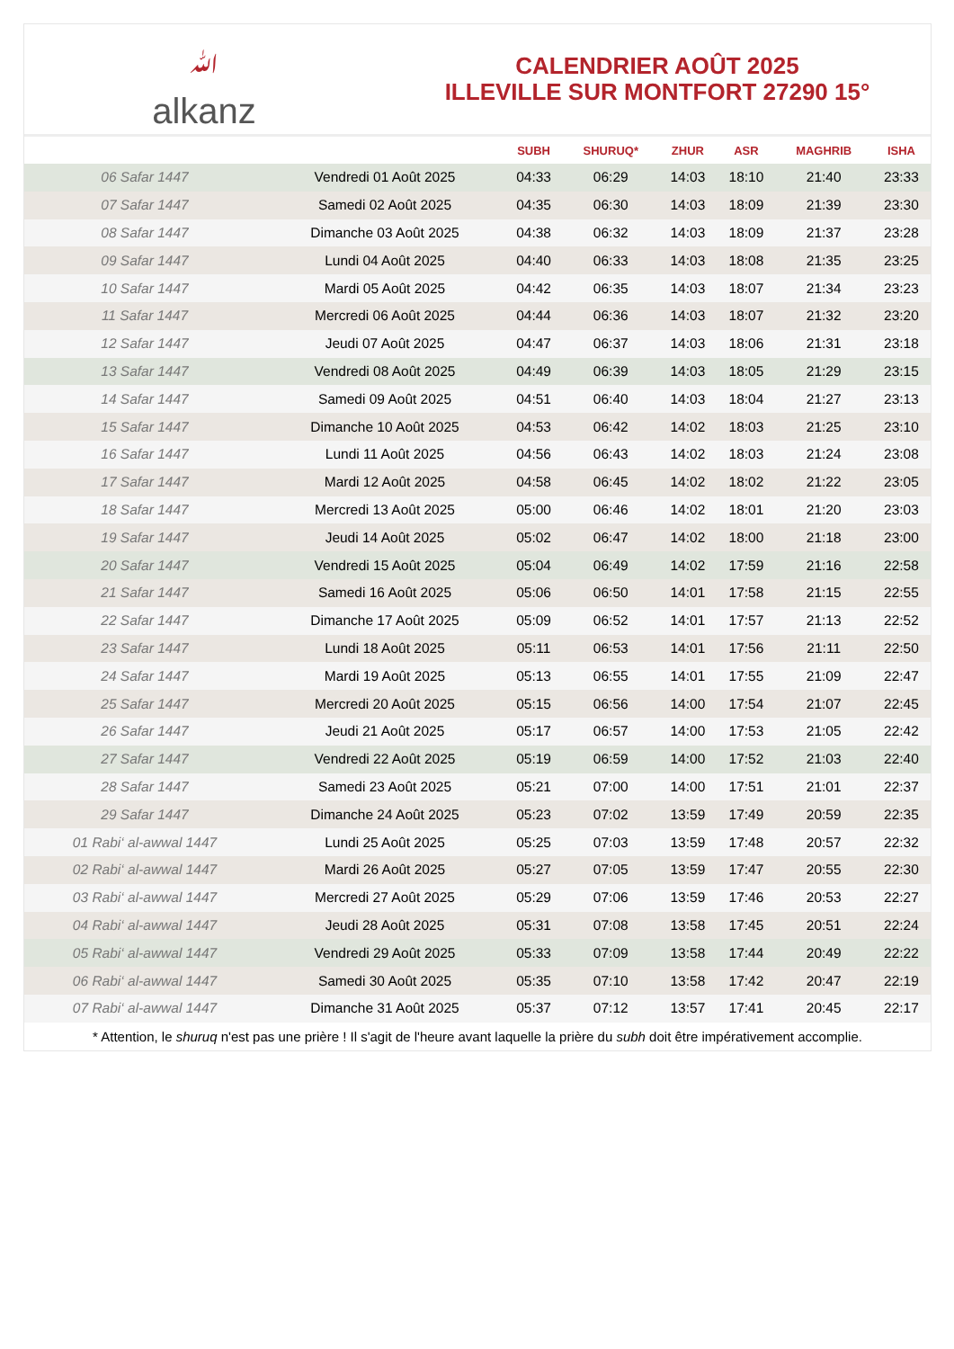ﷲalkanz
CALENDRIER AOÛT 2025
ILLEVILLE SUR MONTFORT 27290 15°
| | | SUBH | SHURUQ* | ZHUR | ASR | MAGHRIB | ISHA |
| --- | --- | --- | --- | --- | --- | --- | --- |
| 06 Safar 1447 | Vendredi 01 Août 2025 | 04:33 | 06:29 | 14:03 | 18:10 | 21:40 | 23:33 |
| 07 Safar 1447 | Samedi 02 Août 2025 | 04:35 | 06:30 | 14:03 | 18:09 | 21:39 | 23:30 |
| 08 Safar 1447 | Dimanche 03 Août 2025 | 04:38 | 06:32 | 14:03 | 18:09 | 21:37 | 23:28 |
| 09 Safar 1447 | Lundi 04 Août 2025 | 04:40 | 06:33 | 14:03 | 18:08 | 21:35 | 23:25 |
| 10 Safar 1447 | Mardi 05 Août 2025 | 04:42 | 06:35 | 14:03 | 18:07 | 21:34 | 23:23 |
| 11 Safar 1447 | Mercredi 06 Août 2025 | 04:44 | 06:36 | 14:03 | 18:07 | 21:32 | 23:20 |
| 12 Safar 1447 | Jeudi 07 Août 2025 | 04:47 | 06:37 | 14:03 | 18:06 | 21:31 | 23:18 |
| 13 Safar 1447 | Vendredi 08 Août 2025 | 04:49 | 06:39 | 14:03 | 18:05 | 21:29 | 23:15 |
| 14 Safar 1447 | Samedi 09 Août 2025 | 04:51 | 06:40 | 14:03 | 18:04 | 21:27 | 23:13 |
| 15 Safar 1447 | Dimanche 10 Août 2025 | 04:53 | 06:42 | 14:02 | 18:03 | 21:25 | 23:10 |
| 16 Safar 1447 | Lundi 11 Août 2025 | 04:56 | 06:43 | 14:02 | 18:03 | 21:24 | 23:08 |
| 17 Safar 1447 | Mardi 12 Août 2025 | 04:58 | 06:45 | 14:02 | 18:02 | 21:22 | 23:05 |
| 18 Safar 1447 | Mercredi 13 Août 2025 | 05:00 | 06:46 | 14:02 | 18:01 | 21:20 | 23:03 |
| 19 Safar 1447 | Jeudi 14 Août 2025 | 05:02 | 06:47 | 14:02 | 18:00 | 21:18 | 23:00 |
| 20 Safar 1447 | Vendredi 15 Août 2025 | 05:04 | 06:49 | 14:02 | 17:59 | 21:16 | 22:58 |
| 21 Safar 1447 | Samedi 16 Août 2025 | 05:06 | 06:50 | 14:01 | 17:58 | 21:15 | 22:55 |
| 22 Safar 1447 | Dimanche 17 Août 2025 | 05:09 | 06:52 | 14:01 | 17:57 | 21:13 | 22:52 |
| 23 Safar 1447 | Lundi 18 Août 2025 | 05:11 | 06:53 | 14:01 | 17:56 | 21:11 | 22:50 |
| 24 Safar 1447 | Mardi 19 Août 2025 | 05:13 | 06:55 | 14:01 | 17:55 | 21:09 | 22:47 |
| 25 Safar 1447 | Mercredi 20 Août 2025 | 05:15 | 06:56 | 14:00 | 17:54 | 21:07 | 22:45 |
| 26 Safar 1447 | Jeudi 21 Août 2025 | 05:17 | 06:57 | 14:00 | 17:53 | 21:05 | 22:42 |
| 27 Safar 1447 | Vendredi 22 Août 2025 | 05:19 | 06:59 | 14:00 | 17:52 | 21:03 | 22:40 |
| 28 Safar 1447 | Samedi 23 Août 2025 | 05:21 | 07:00 | 14:00 | 17:51 | 21:01 | 22:37 |
| 29 Safar 1447 | Dimanche 24 Août 2025 | 05:23 | 07:02 | 13:59 | 17:49 | 20:59 | 22:35 |
| 01 Rabi‘ al-awwal 1447 | Lundi 25 Août 2025 | 05:25 | 07:03 | 13:59 | 17:48 | 20:57 | 22:32 |
| 02 Rabi‘ al-awwal 1447 | Mardi 26 Août 2025 | 05:27 | 07:05 | 13:59 | 17:47 | 20:55 | 22:30 |
| 03 Rabi‘ al-awwal 1447 | Mercredi 27 Août 2025 | 05:29 | 07:06 | 13:59 | 17:46 | 20:53 | 22:27 |
| 04 Rabi‘ al-awwal 1447 | Jeudi 28 Août 2025 | 05:31 | 07:08 | 13:58 | 17:45 | 20:51 | 22:24 |
| 05 Rabi‘ al-awwal 1447 | Vendredi 29 Août 2025 | 05:33 | 07:09 | 13:58 | 17:44 | 20:49 | 22:22 |
| 06 Rabi‘ al-awwal 1447 | Samedi 30 Août 2025 | 05:35 | 07:10 | 13:58 | 17:42 | 20:47 | 22:19 |
| 07 Rabi‘ al-awwal 1447 | Dimanche 31 Août 2025 | 05:37 | 07:12 | 13:57 | 17:41 | 20:45 | 22:17 |
* Attention, le shuruq n'est pas une prière ! Il s'agit de l'heure avant laquelle la prière du subh doit être impérativement accomplie.